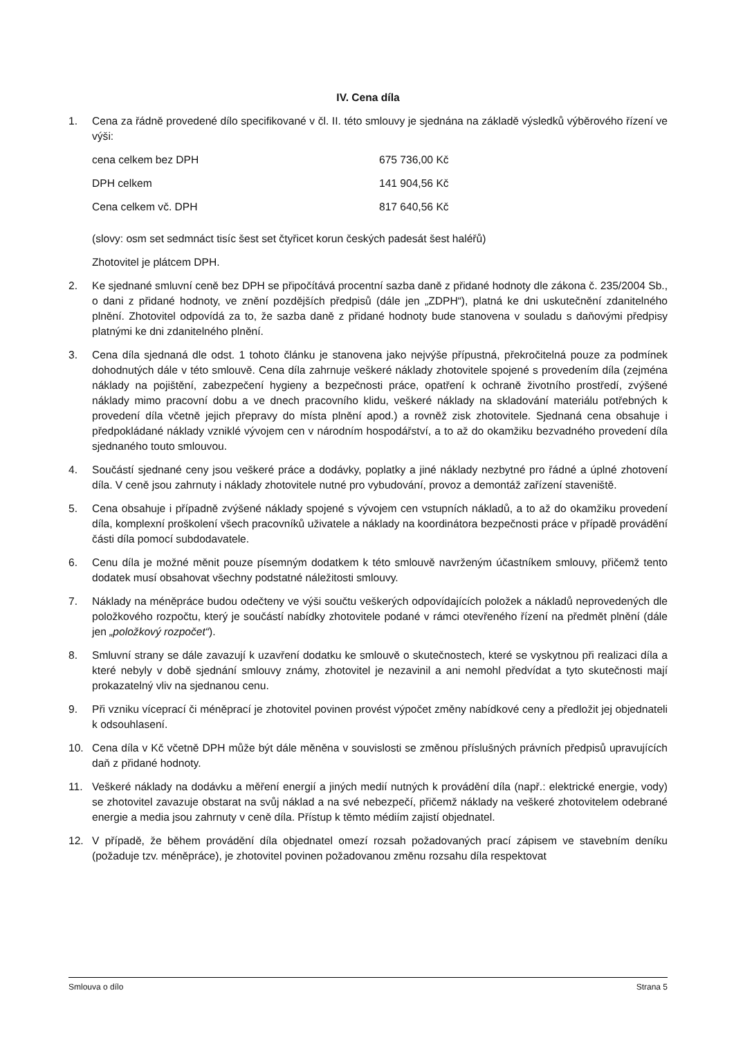IV. Cena díla
1. Cena za řádně provedené dílo specifikované v čl. II. této smlouvy je sjednána na základě výsledků výběrového řízení ve výši:
| cena celkem bez DPH | 675 736,00 Kč |
| DPH celkem | 141 904,56 Kč |
| Cena celkem vč. DPH | 817 640,56 Kč |
(slovy: osm set sedmnáct tisíc šest set čtyřicet korun českých padesát šest haléřů)
Zhotovitel je plátcem DPH.
2. Ke sjednané smluvní ceně bez DPH se připočítává procentní sazba daně z přidané hodnoty dle zákona č. 235/2004 Sb., o dani z přidané hodnoty, ve znění pozdějších předpisů (dále jen „ZDPH“), platná ke dni uskutečnění zdanitelného plnění. Zhotovitel odpovídá za to, že sazba daně z přidané hodnoty bude stanovena v souladu s daňovými předpisy platnými ke dni zdanitelného plnění.
3. Cena díla sjednaná dle odst. 1 tohoto článku je stanovena jako nejvýše přípustná, překročitelná pouze za podmínek dohodnutých dále v této smlouvě. Cena díla zahrnuje veškeré náklady zhotovitele spojené s provedením díla (zejména náklady na pojištění, zabezpečení hygieny a bezpečnosti práce, opatření k ochraně životního prostředí, zvýšené náklady mimo pracovní dobu a ve dnech pracovního klidu, veškeré náklady na skladování materiálu potřebných k provedení díla včetně jejich přepravy do místa plnění apod.) a rovněž zisk zhotovitele. Sjednaná cena obsahuje i předpokládané náklady vzniklé vývojem cen v národním hospodářství, a to až do okamžiku bezvadného provedení díla sjednaného touto smlouvou.
4. Součástí sjednané ceny jsou veškeré práce a dodávky, poplatky a jiné náklady nezbytné pro řádné a úplné zhotovení díla. V ceně jsou zahrnuty i náklady zhotovitele nutné pro vybudování, provoz a demontáž zařízení staveniště.
5. Cena obsahuje i případně zvýšené náklady spojené s vývojem cen vstupních nákladů, a to až do okamžiku provedení díla, komplexní proškolení všech pracovníků uživatele a náklady na koordinátora bezpečnosti práce v případě provádění části díla pomocí subdodavatele.
6. Cenu díla je možné měnit pouze písemným dodatkem k této smlouvě navrženým účastníkem smlouvy, přičemž tento dodatek musí obsahovat všechny podstatné náležitosti smlouvy.
7. Náklady na méněpráce budou odečteny ve výši součtu veškerých odpovídajících položek a nákladů neprovedených dle položkového rozpočtu, který je součástí nabídky zhotovitele podané v rámci otevřeného řízení na předmět plnění (dále jen „položkový rozpočet“).
8. Smluvní strany se dále zavazují k uzavření dodatku ke smlouvě o skutečnostech, které se vyskytnou při realizaci díla a které nebyly v době sjednání smlouvy známy, zhotovitel je nezavinil a ani nemohl předvídat a tyto skutečnosti mají prokazatelný vliv na sjednanou cenu.
9. Při vzniku víceprací či méněprací je zhotovitel povinen provést výpočet změny nabídkové ceny a předložit jej objednateli k odsouhlasení.
10. Cena díla v Kč včetně DPH může být dále měněna v souvislosti se změnou příslušných právních předpisů upravujících daň z přidané hodnoty.
11. Veškeré náklady na dodávku a měření energií a jiných medií nutných k provádění díla (např.: elektrické energie, vody) se zhotovitel zavazuje obstarat na svůj náklad a na své nebezpečí, přičemž náklady na veškeré zhotovitelem odebrané energie a media jsou zahrnuty v ceně díla. Přístup k těmto médiím zajistí objednatel.
12. V případě, že během provádění díla objednatel omezí rozsah požadovaných prací zápisem ve stavebním deníku (požaduje tzv. méněpráce), je zhotovitel povinen požadovanou změnu rozsahu díla respektovat
Smlouva o dílo Strana 5